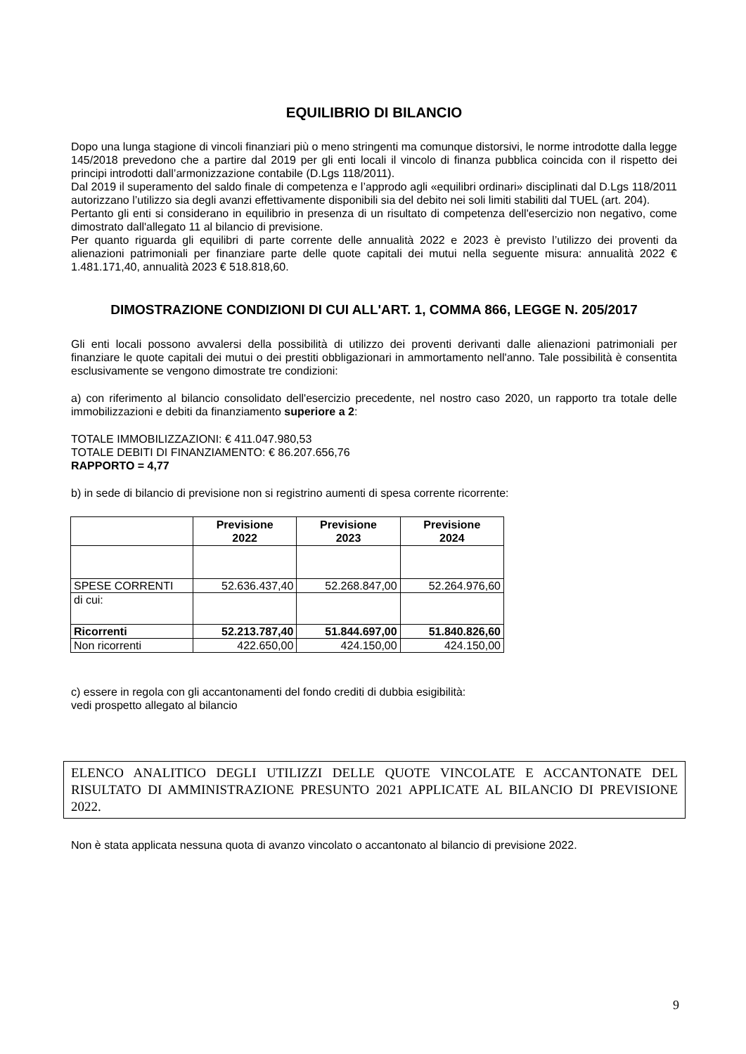EQUILIBRIO DI BILANCIO
Dopo una lunga stagione di vincoli finanziari più o meno stringenti ma comunque distorsivi, le norme introdotte dalla legge 145/2018 prevedono che a partire dal 2019 per gli enti locali il vincolo di finanza pubblica coincida con il rispetto dei principi introdotti dall’armonizzazione contabile (D.Lgs 118/2011).
Dal 2019 il superamento del saldo finale di competenza e l’approdo agli «equilibri ordinari» disciplinati dal D.Lgs 118/2011 autorizzano l’utilizzo sia degli avanzi effettivamente disponibili sia del debito nei soli limiti stabiliti dal TUEL (art. 204).
Pertanto gli enti si considerano in equilibrio in presenza di un risultato di competenza dell'esercizio non negativo, come dimostrato dall'allegato 11 al bilancio di previsione.
Per quanto riguarda gli equilibri di parte corrente delle annualità 2022 e 2023 è previsto l’utilizzo dei proventi da alienazioni patrimoniali per finanziare parte delle quote capitali dei mutui nella seguente misura: annualità 2022 € 1.481.171,40, annualità 2023 € 518.818,60.
DIMOSTRAZIONE CONDIZIONI DI CUI ALL'ART. 1, COMMA 866, LEGGE N. 205/2017
Gli enti locali possono avvalersi della possibilità di utilizzo dei proventi derivanti dalle alienazioni patrimoniali per finanziare le quote capitali dei mutui o dei prestiti obbligazionari in ammortamento nell'anno. Tale possibilità è consentita esclusivamente se vengono dimostrate tre condizioni:
a) con riferimento al bilancio consolidato dell'esercizio precedente, nel nostro caso 2020, un rapporto tra totale delle immobilizzazioni e debiti da finanziamento superiore a 2:
TOTALE IMMOBILIZZAZIONI: € 411.047.980,53
TOTALE DEBITI DI FINANZIAMENTO: € 86.207.656,76
RAPPORTO = 4,77
b) in sede di bilancio di previsione non si registrino aumenti di spesa corrente ricorrente:
| | Previsione 2022 | Previsione 2023 | Previsione 2024 |
| --- | --- | --- | --- |
| SPESE CORRENTI | 52.636.437,40 | 52.268.847,00 | 52.264.976,60 |
| di cui: | | | |
| Ricorrenti | 52.213.787,40 | 51.844.697,00 | 51.840.826,60 |
| Non ricorrenti | 422.650,00 | 424.150,00 | 424.150,00 |
c) essere in regola con gli accantonamenti del fondo crediti di dubbia esigibilità:
vedi prospetto allegato al bilancio
ELENCO ANALITICO DEGLI UTILIZZI DELLE QUOTE VINCOLATE E ACCANTONATE DEL RISULTATO DI AMMINISTRAZIONE PRESUNTO 2021 APPLICATE AL BILANCIO DI PREVISIONE 2022.
Non è stata applicata nessuna quota di avanzo vincolato o accantonato al bilancio di previsione 2022.
9